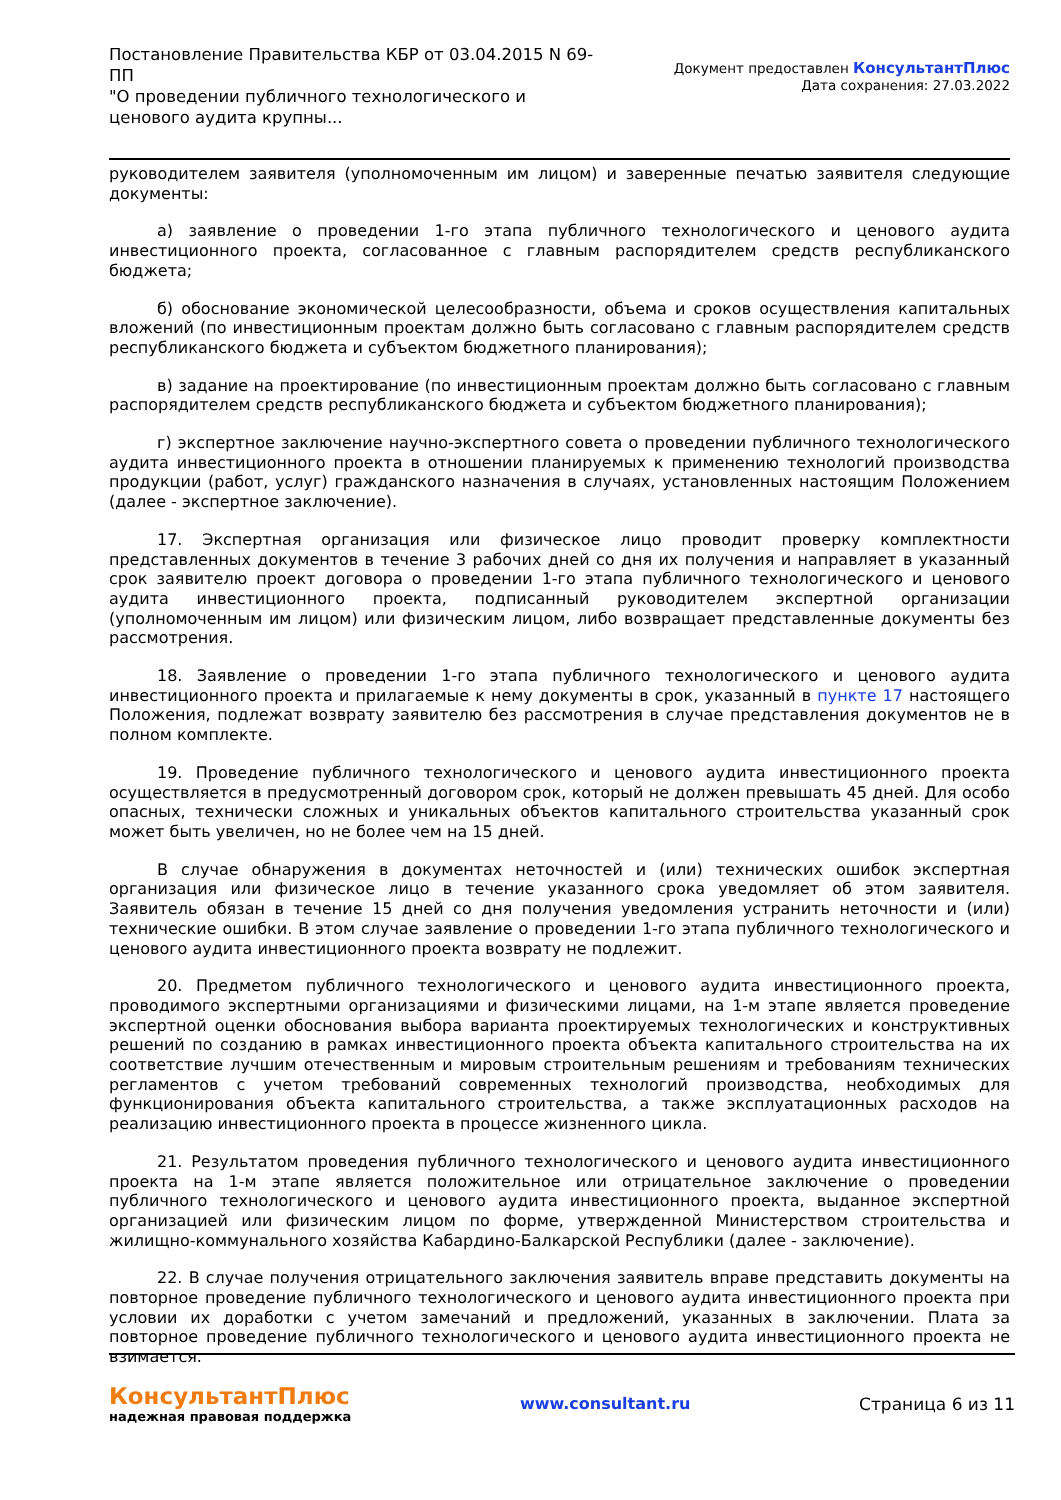Постановление Правительства КБР от 03.04.2015 N 69-ПП
"О проведении публичного технологического и ценового аудита крупны...
Документ предоставлен КонсультантПлюс
Дата сохранения: 27.03.2022
руководителем заявителя (уполномоченным им лицом) и заверенные печатью заявителя следующие документы:
а) заявление о проведении 1-го этапа публичного технологического и ценового аудита инвестиционного проекта, согласованное с главным распорядителем средств республиканского бюджета;
б) обоснование экономической целесообразности, объема и сроков осуществления капитальных вложений (по инвестиционным проектам должно быть согласовано с главным распорядителем средств республиканского бюджета и субъектом бюджетного планирования);
в) задание на проектирование (по инвестиционным проектам должно быть согласовано с главным распорядителем средств республиканского бюджета и субъектом бюджетного планирования);
г) экспертное заключение научно-экспертного совета о проведении публичного технологического аудита инвестиционного проекта в отношении планируемых к применению технологий производства продукции (работ, услуг) гражданского назначения в случаях, установленных настоящим Положением (далее - экспертное заключение).
17. Экспертная организация или физическое лицо проводит проверку комплектности представленных документов в течение 3 рабочих дней со дня их получения и направляет в указанный срок заявителю проект договора о проведении 1-го этапа публичного технологического и ценового аудита инвестиционного проекта, подписанный руководителем экспертной организации (уполномоченным им лицом) или физическим лицом, либо возвращает представленные документы без рассмотрения.
18. Заявление о проведении 1-го этапа публичного технологического и ценового аудита инвестиционного проекта и прилагаемые к нему документы в срок, указанный в пункте 17 настоящего Положения, подлежат возврату заявителю без рассмотрения в случае представления документов не в полном комплекте.
19. Проведение публичного технологического и ценового аудита инвестиционного проекта осуществляется в предусмотренный договором срок, который не должен превышать 45 дней. Для особо опасных, технически сложных и уникальных объектов капитального строительства указанный срок может быть увеличен, но не более чем на 15 дней.
В случае обнаружения в документах неточностей и (или) технических ошибок экспертная организация или физическое лицо в течение указанного срока уведомляет об этом заявителя. Заявитель обязан в течение 15 дней со дня получения уведомления устранить неточности и (или) технические ошибки. В этом случае заявление о проведении 1-го этапа публичного технологического и ценового аудита инвестиционного проекта возврату не подлежит.
20. Предметом публичного технологического и ценового аудита инвестиционного проекта, проводимого экспертными организациями и физическими лицами, на 1-м этапе является проведение экспертной оценки обоснования выбора варианта проектируемых технологических и конструктивных решений по созданию в рамках инвестиционного проекта объекта капитального строительства на их соответствие лучшим отечественным и мировым строительным решениям и требованиям технических регламентов с учетом требований современных технологий производства, необходимых для функционирования объекта капитального строительства, а также эксплуатационных расходов на реализацию инвестиционного проекта в процессе жизненного цикла.
21. Результатом проведения публичного технологического и ценового аудита инвестиционного проекта на 1-м этапе является положительное или отрицательное заключение о проведении публичного технологического и ценового аудита инвестиционного проекта, выданное экспертной организацией или физическим лицом по форме, утвержденной Министерством строительства и жилищно-коммунального хозяйства Кабардино-Балкарской Республики (далее - заключение).
22. В случае получения отрицательного заключения заявитель вправе представить документы на повторное проведение публичного технологического и ценового аудита инвестиционного проекта при условии их доработки с учетом замечаний и предложений, указанных в заключении. Плата за повторное проведение публичного технологического и ценового аудита инвестиционного проекта не взимается.
КонсультантПлюс
надежная правовая поддержка
www.consultant.ru Страница 6 из 11